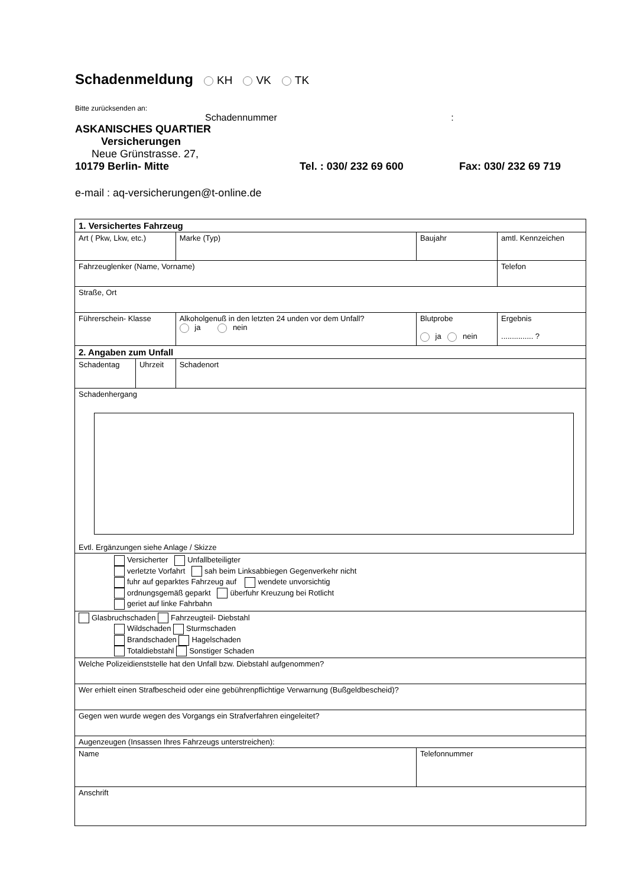Schadenmeldung
KH VK TK
Bitte zurücksenden an:
Schadennummer :
ASKANISCHES QUARTIER
Versicherungen
Neue Grünstrasse. 27,
10179 Berlin- Mitte Tel. : 030/ 232 69 600 Fax: 030/ 232 69 719
e-mail : aq-versicherungen@t-online.de
| 1. Versichertes Fahrzeug | | | | |
| Art ( Pkw, Lkw, etc.) | | Marke (Typ) | Baujahr | amtl. Kennzeichen |
| Fahrzeuglenker (Name, Vorname) | | | | Telefon |
| Straße, Ort | | | | |
| Führerschein- Klasse | | Alkoholgenuß in den letzten 24 unden vor dem Unfall? ja nein | Blutprobe ja nein | Ergebnis ............... ? |
| 2. Angaben zum Unfall | | | | |
| Schadentag | Uhrzeit | Schadenort | | |
| Schadenhergang Evtl. Ergänzungen siehe Anlage / Skizze | | | | |
| Versicherter Unfallbeteiligter verletzte Vorfahrt sah beim Linksabbiegen Gegenverkehr nicht fuhr auf geparktes Fahrzeug auf wendete unvorsichtig ordnungsgemäß geparkt überfuhr Kreuzung bei Rotlicht geriet auf linke Fahrbahn | | | | |
| Glasbruchschaden Fahrzeugteil- Diebstahl Wildschaden Sturmschaden Brandschaden Hagelschaden Totaldiebstahl Sonstiger Schaden | | | | |
| Welche Polizeidienststelle hat den Unfall bzw. Diebstahl aufgenommen? | | | | |
| Wer erhielt einen Strafbescheid oder eine gebührenpflichtige Verwarnung (Bußgeldbescheid)? | | | | |
| Gegen wen wurde wegen des Vorgangs ein Strafverfahren eingeleitet? | | | | |
| Augenzeugen (Insassen Ihres Fahrzeugs unterstreichen): | | | | |
| Name | | | Telefonnummer | |
| Anschrift | | | | |